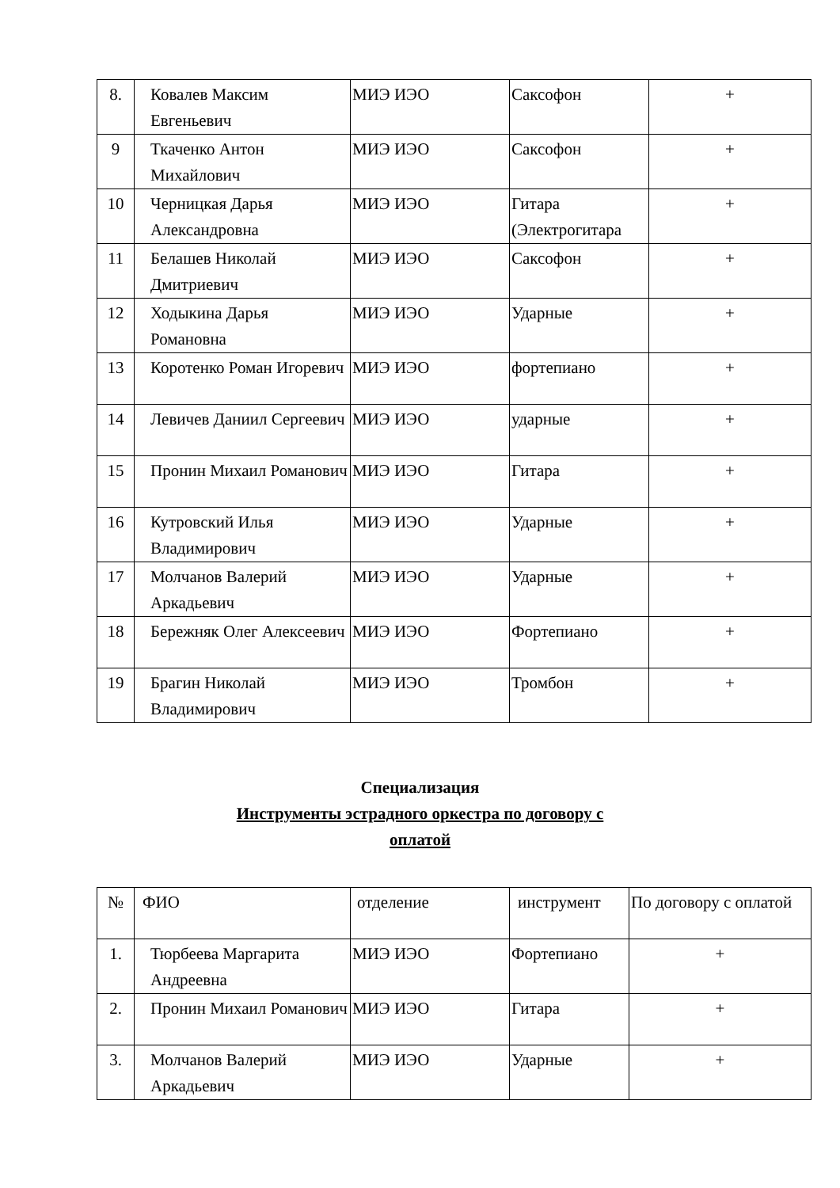| 8. | Ковалев Максим Евгеньевич | МИЭ ИЭО | Саксофон | + |
| 9 | Ткаченко Антон Михайлович | МИЭ ИЭО | Саксофон | + |
| 10 | Черницкая Дарья Александровна | МИЭ ИЭО | Гитара (Электрогитара | + |
| 11 | Белашев Николай Дмитриевич | МИЭ ИЭО | Саксофон | + |
| 12 | Ходыкина Дарья Романовна | МИЭ ИЭО | Ударные | + |
| 13 | Коротенко Роман Игоревич | МИЭ ИЭО | фортепиано | + |
| 14 | Левичев Даниил Сергеевич | МИЭ ИЭО | ударные | + |
| 15 | Пронин Михаил Романович | МИЭ ИЭО | Гитара | + |
| 16 | Кутровский Илья Владимирович | МИЭ ИЭО | Ударные | + |
| 17 | Молчанов Валерий Аркадьевич | МИЭ ИЭО | Ударные | + |
| 18 | Бережняк Олег Алексеевич | МИЭ ИЭО | Фортепиано | + |
| 19 | Брагин Николай Владимирович | МИЭ ИЭО | Тромбон | + |
Специализация
Инструменты эстрадного оркестра по договору с
оплатой
| № | ФИО | отделение | инструмент | По договору с оплатой |
| 1. | Тюрбеева Маргарита Андреевна | МИЭ ИЭО | Фортепиано | + |
| 2. | Пронин Михаил Романович | МИЭ ИЭО | Гитара | + |
| 3. | Молчанов Валерий Аркадьевич | МИЭ ИЭО | Ударные | + |